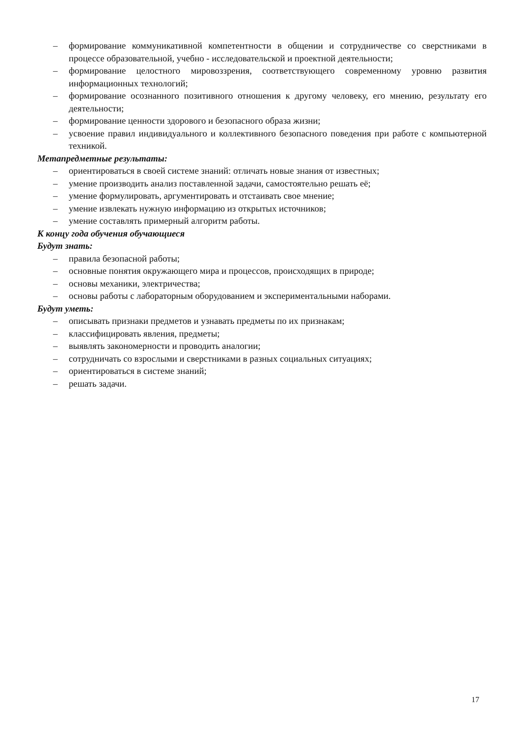– формирование коммуникативной компетентности в общении и сотрудничестве со сверстниками в процессе образовательной, учебно - исследовательской и проектной деятельности;
– формирование целостного мировоззрения, соответствующего современному уровню развития информационных технологий;
– формирование осознанного позитивного отношения к другому человеку, его мнению, результату его деятельности;
– формирование ценности здорового и безопасного образа жизни;
– усвоение правил индивидуального и коллективного безопасного поведения при работе с компьютерной техникой.
Метапредметные результаты:
– ориентироваться в своей системе знаний: отличать новые знания от известных;
– умение производить анализ поставленной задачи, самостоятельно решать её;
– умение формулировать, аргументировать и отстаивать свое мнение;
– умение извлекать нужную информацию из открытых источников;
– умение составлять примерный алгоритм работы.
К концу года обучения обучающиеся
Будут знать:
– правила безопасной работы;
– основные понятия окружающего мира и процессов, происходящих в природе;
– основы механики, электричества;
– основы работы с лабораторным оборудованием и экспериментальными наборами.
Будут уметь:
– описывать признаки предметов и узнавать предметы по их признакам;
– классифицировать явления, предметы;
– выявлять закономерности и проводить аналогии;
– сотрудничать со взрослыми и сверстниками в разных социальных ситуациях;
– ориентироваться в системе знаний;
– решать задачи.
17